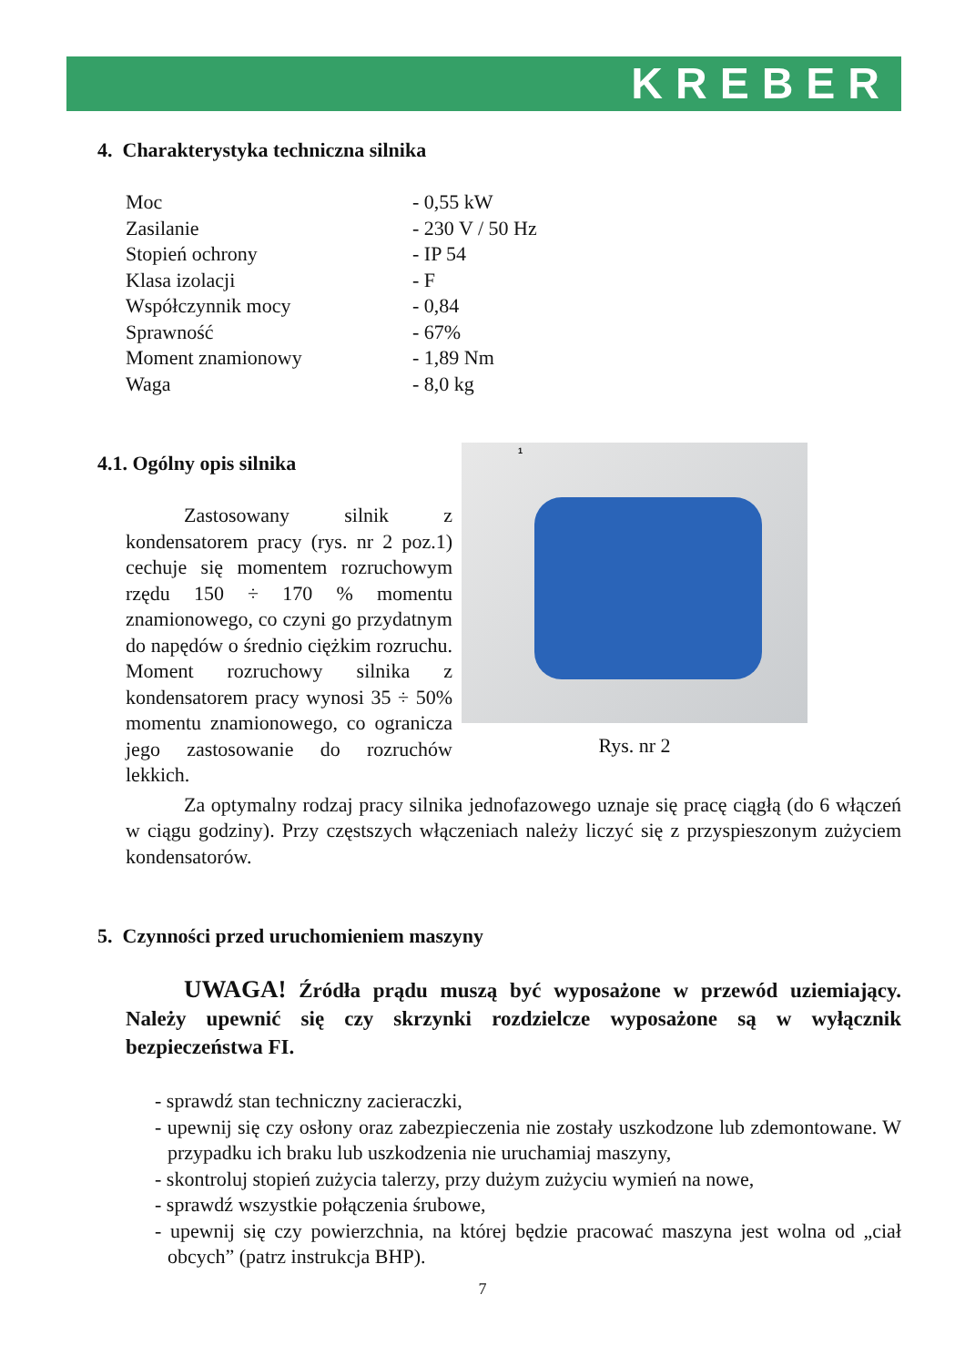KREBER
4. Charakterystyka techniczna silnika
| Moc | - 0,55 kW |
| Zasilanie | - 230 V / 50 Hz |
| Stopień ochrony | - IP 54 |
| Klasa izolacji | - F |
| Współczynnik mocy | - 0,84 |
| Sprawność | - 67% |
| Moment znamionowy | - 1,89 Nm |
| Waga | - 8,0 kg |
4.1. Ogólny opis silnika
Zastosowany silnik z kondensatorem pracy (rys. nr 2 poz.1) cechuje się momentem rozruchowym rzędu 150 ÷ 170 % momentu znamionowego, co czyni go przydatnym do napędów o średnio ciężkim rozruchu. Moment rozruchowy silnika z kondensatorem pracy wynosi 35 ÷ 50% momentu znamionowego, co ogranicza jego zastosowanie do rozruchów lekkich.
1
Rys. nr 2
Za optymalny rodzaj pracy silnika jednofazowego uznaje się pracę ciągłą (do 6 włączeń w ciągu godziny). Przy częstszych włączeniach należy liczyć się z przyspieszonym zużyciem kondensatorów.
5. Czynności przed uruchomieniem maszyny
UWAGA! Źródła prądu muszą być wyposażone w przewód uziemiający. Należy upewnić się czy skrzynki rozdzielcze wyposażone są w wyłącznik bezpieczeństwa FI.
- sprawdź stan techniczny zacieraczki,
- upewnij się czy osłony oraz zabezpieczenia nie zostały uszkodzone lub zdemontowane. W przypadku ich braku lub uszkodzenia nie uruchamiaj maszyny,
- skontroluj stopień zużycia talerzy, przy dużym zużyciu wymień na nowe,
- sprawdź wszystkie połączenia śrubowe,
- upewnij się czy powierzchnia, na której będzie pracować maszyna jest wolna od „ciał obcych” (patrz instrukcja BHP).
7